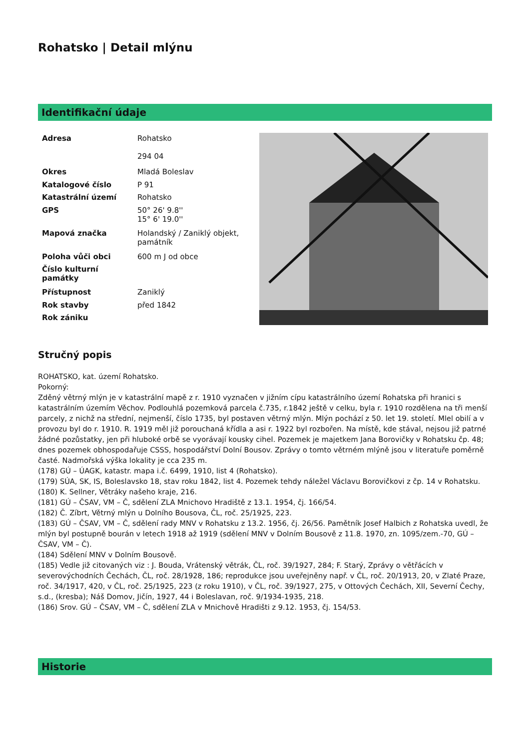Rohatsko | Detail mlýnu
Identifikační údaje
| Adresa | Rohatsko 294 04 |
| Okres | Mladá Boleslav |
| Katalogové číslo | P 91 |
| Katastrální území | Rohatsko |
| GPS | 50° 26' 9.8'' 15° 6' 19.0'' |
| Mapová značka | Holandský / Zaniklý objekt, památník |
| Poloha vůči obci | 600 m J od obce |
| Číslo kulturní památky | |
| Přístupnost | Zaniklý |
| Rok stavby | před 1842 |
| Rok zániku | |
Stručný popis
ROHATSKO, kat. území Rohatsko.
Pokorný:
Zděný větrný mlýn je v katastrální mapě z r. 1910 vyznačen v jižním cípu katastrálního území Rohatska při hranici s katastrálním územím Věchov. Podlouhlá pozemková parcela č.735, r.1842 ještě v celku, byla r. 1910 rozdělena na tři menší parcely, z nichž na střední, nejmenší, číslo 1735, byl postaven větrný mlýn. Mlýn pochází z 50. let 19. století. Mlel obilí a v provozu byl do r. 1910. R. 1919 měl již porouchaná křídla a asi r. 1922 byl rozbořen. Na místě, kde stával, nejsou již patrné žádné pozůstatky, jen při hluboké orbě se vyorávají kousky cihel. Pozemek je majetkem Jana Borovičky v Rohatsku čp. 48; dnes pozemek obhospodařuje CSSS, hospodářství Dolní Bousov. Zprávy o tomto větrném mlýně jsou v literatuře poměrně časté. Nadmořská výška lokality je cca 235 m.
(178) GÚ – ÚAGK, katastr. mapa i.č. 6499, 1910, list 4 (Rohatsko).
(179) SÚA, SK, IS, Boleslavsko 18, stav roku 1842, list 4. Pozemek tehdy náležel Václavu Borovičkovi z čp. 14 v Rohatsku.
(180) K. Sellner, Větráky našeho kraje, 216.
(181) GÚ – ČSAV, VM – Č, sdělení ZLA Mnichovo Hradiště z 13.1. 1954, čj. 166/54.
(182) Č. Zíbrt, Větrný mlýn u Dolního Bousova, ČL, roč. 25/1925, 223.
(183) GÚ – ČSAV, VM – Č, sdělení rady MNV v Rohatsku z 13.2. 1956, čj. 26/56. Pamětník Josef Halbich z Rohatska uvedl, že mlýn byl postupně bourán v letech 1918 až 1919 (sdělení MNV v Dolním Bousově z 11.8. 1970, zn. 1095/zem.-70, GÚ – ČSAV, VM – Č).
(184) Sdělení MNV v Dolním Bousově.
(185) Vedle již citovaných viz : J. Bouda, Vrátenský větrák, ČL, roč. 39/1927, 284; F. Starý, Zprávy o větřácích v severovýchodních Čechách, ČL, roč. 28/1928, 186; reprodukce jsou uveřejněny např. v ČL, roč. 20/1913, 20, v Zlaté Praze, roč. 34/1917, 420, v ČL, roč. 25/1925, 223 (z roku 1910), v ČL, roč. 39/1927, 275, v Ottových Čechách, XII, Severní Čechy, s.d., (kresba); Náš Domov, Jičín, 1927, 44 i Boleslavan, roč. 9/1934-1935, 218.
(186) Srov. GÚ – ČSAV, VM – Č, sdělení ZLA v Mnichově Hradišti z 9.12. 1953, čj. 154/53.
Historie